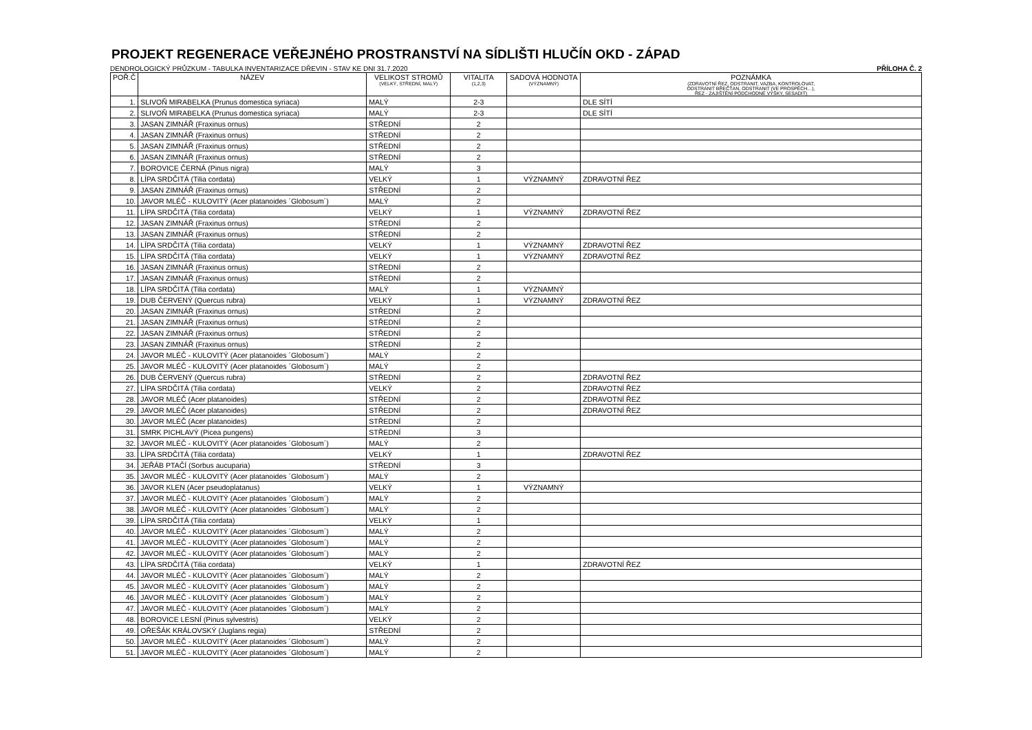PROJEKT REGENERACE VEŘEJNÉHO PROSTRANSTVÍ NA SÍDLIŠTI HLUČÍN OKD - ZÁPAD
DENDROLOGICKÝ PRŮZKUM - TABULKA INVENTARIZACE DŘEVIN - STAV KE DNI 31.7.2020 PŘÍLOHA Č. 2
| POŘ.Č | NÁZEV | VELIKOST STROMŮ (VELKÝ, STŘEDNÍ, MALÝ) | VITALITA (1,2,3) | SADOVÁ HODNOTA (VÝZNAMNÝ) | POZNÁMKA (ZDRAVOTNÍ ŘEZ, ODSTRANIT, VAZBA, KONTROLOVAT, ODSTRANIT BŘEČŤAN, ODSTRANIT (VE PROSPĚCH…), ŘEZ - ZAJIŠTĚNÍ PODCHODNÉ VÝŠKY, SESADIT) |
| --- | --- | --- | --- | --- | --- |
| 1. | SLIVOŇ MIRABELKA (Prunus domestica syriaca) | MALÝ | 2-3 | | DLE SÍTÍ |
| 2. | SLIVOŇ MIRABELKA (Prunus domestica syriaca) | MALÝ | 2-3 | | DLE SÍTÍ |
| 3. | JASAN ZIMNÁŘ (Fraxinus ornus) | STŘEDNÍ | 2 | | |
| 4. | JASAN ZIMNÁŘ (Fraxinus ornus) | STŘEDNÍ | 2 | | |
| 5. | JASAN ZIMNÁŘ (Fraxinus ornus) | STŘEDNÍ | 2 | | |
| 6. | JASAN ZIMNÁŘ (Fraxinus ornus) | STŘEDNÍ | 2 | | |
| 7. | BOROVICE ČERNÁ (Pinus nigra) | MALÝ | 3 | | |
| 8. | LÍPA SRDČITÁ (Tilia cordata) | VELKÝ | 1 | VÝZNAMNÝ | ZDRAVOTNÍ ŘEZ |
| 9. | JASAN ZIMNÁŘ (Fraxinus ornus) | STŘEDNÍ | 2 | | |
| 10. | JAVOR MLÉČ - KULOVITÝ (Acer platanoides ´Globosum´) | MALÝ | 2 | | |
| 11. | LÍPA SRDČITÁ (Tilia cordata) | VELKÝ | 1 | VÝZNAMNÝ | ZDRAVOTNÍ ŘEZ |
| 12. | JASAN ZIMNÁŘ (Fraxinus ornus) | STŘEDNÍ | 2 | | |
| 13. | JASAN ZIMNÁŘ (Fraxinus ornus) | STŘEDNÍ | 2 | | |
| 14. | LÍPA SRDČITÁ (Tilia cordata) | VELKÝ | 1 | VÝZNAMNÝ | ZDRAVOTNÍ ŘEZ |
| 15. | LÍPA SRDČITÁ (Tilia cordata) | VELKÝ | 1 | VÝZNAMNÝ | ZDRAVOTNÍ ŘEZ |
| 16. | JASAN ZIMNÁŘ (Fraxinus ornus) | STŘEDNÍ | 2 | | |
| 17. | JASAN ZIMNÁŘ (Fraxinus ornus) | STŘEDNÍ | 2 | | |
| 18. | LÍPA SRDČITÁ (Tilia cordata) | MALÝ | 1 | VÝZNAMNÝ | |
| 19. | DUB ČERVENÝ (Quercus rubra) | VELKÝ | 1 | VÝZNAMNÝ | ZDRAVOTNÍ ŘEZ |
| 20. | JASAN ZIMNÁŘ (Fraxinus ornus) | STŘEDNÍ | 2 | | |
| 21. | JASAN ZIMNÁŘ (Fraxinus ornus) | STŘEDNÍ | 2 | | |
| 22. | JASAN ZIMNÁŘ (Fraxinus ornus) | STŘEDNÍ | 2 | | |
| 23. | JASAN ZIMNÁŘ (Fraxinus ornus) | STŘEDNÍ | 2 | | |
| 24. | JAVOR MLÉČ - KULOVITÝ (Acer platanoides ´Globosum´) | MALÝ | 2 | | |
| 25. | JAVOR MLÉČ - KULOVITÝ (Acer platanoides ´Globosum´) | MALÝ | 2 | | |
| 26. | DUB ČERVENÝ (Quercus rubra) | STŘEDNÍ | 2 | | ZDRAVOTNÍ ŘEZ |
| 27. | LÍPA SRDČITÁ (Tilia cordata) | VELKÝ | 2 | | ZDRAVOTNÍ ŘEZ |
| 28. | JAVOR MLÉČ (Acer platanoides) | STŘEDNÍ | 2 | | ZDRAVOTNÍ ŘEZ |
| 29. | JAVOR MLÉČ (Acer platanoides) | STŘEDNÍ | 2 | | ZDRAVOTNÍ ŘEZ |
| 30. | JAVOR MLÉČ (Acer platanoides) | STŘEDNÍ | 2 | | |
| 31. | SMRK PICHLAVÝ (Picea pungens) | STŘEDNÍ | 3 | | |
| 32. | JAVOR MLÉČ - KULOVITÝ (Acer platanoides ´Globosum´) | MALÝ | 2 | | |
| 33. | LÍPA SRDČITÁ (Tilia cordata) | VELKÝ | 1 | | ZDRAVOTNÍ ŘEZ |
| 34. | JEŘÁB PTAČÍ (Sorbus aucuparia) | STŘEDNÍ | 3 | | |
| 35. | JAVOR MLÉČ - KULOVITÝ (Acer platanoides ´Globosum´) | MALÝ | 2 | | |
| 36. | JAVOR KLEN (Acer pseudoplatanus) | VELKÝ | 1 | VÝZNAMNÝ | |
| 37. | JAVOR MLÉČ - KULOVITÝ (Acer platanoides ´Globosum´) | MALÝ | 2 | | |
| 38. | JAVOR MLÉČ - KULOVITÝ (Acer platanoides ´Globosum´) | MALÝ | 2 | | |
| 39. | LÍPA SRDČITÁ (Tilia cordata) | VELKÝ | 1 | | |
| 40. | JAVOR MLÉČ - KULOVITÝ (Acer platanoides ´Globosum´) | MALÝ | 2 | | |
| 41. | JAVOR MLÉČ - KULOVITÝ (Acer platanoides ´Globosum´) | MALÝ | 2 | | |
| 42. | JAVOR MLÉČ - KULOVITÝ (Acer platanoides ´Globosum´) | MALÝ | 2 | | |
| 43. | LÍPA SRDČITÁ (Tilia cordata) | VELKÝ | 1 | | ZDRAVOTNÍ ŘEZ |
| 44. | JAVOR MLÉČ - KULOVITÝ (Acer platanoides ´Globosum´) | MALÝ | 2 | | |
| 45. | JAVOR MLÉČ - KULOVITÝ (Acer platanoides ´Globosum´) | MALÝ | 2 | | |
| 46. | JAVOR MLÉČ - KULOVITÝ (Acer platanoides ´Globosum´) | MALÝ | 2 | | |
| 47. | JAVOR MLÉČ - KULOVITÝ (Acer platanoides ´Globosum´) | MALÝ | 2 | | |
| 48. | BOROVICE LESNÍ (Pinus sylvestris) | VELKÝ | 2 | | |
| 49. | OŘEŠÁK KRÁLOVSKÝ (Juglans regia) | STŘEDNÍ | 2 | | |
| 50. | JAVOR MLÉČ - KULOVITÝ (Acer platanoides ´Globosum´) | MALÝ | 2 | | |
| 51. | JAVOR MLÉČ - KULOVITÝ (Acer platanoides ´Globosum´) | MALÝ | 2 | | |